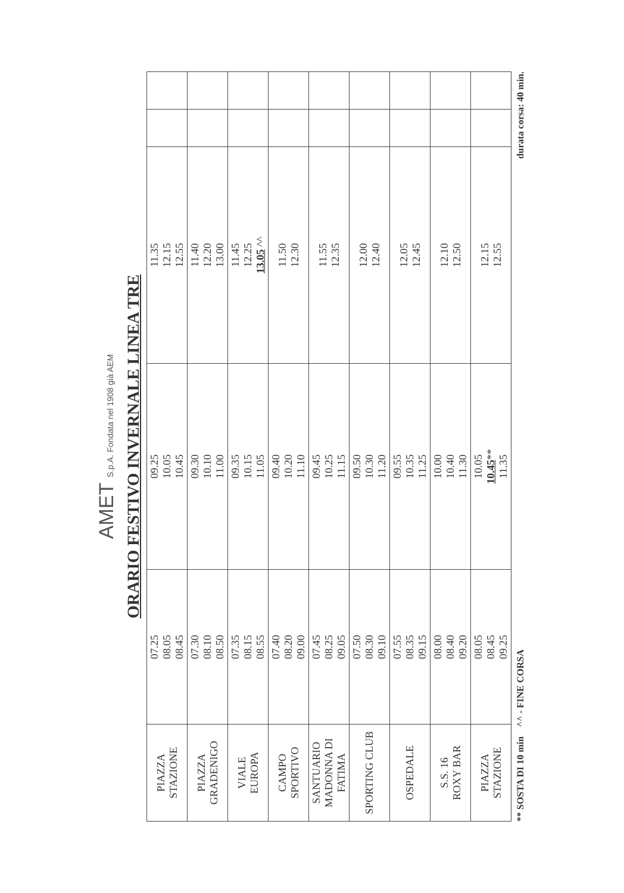AMET S.p.A. Fondata nel 1908 già AEM
ORARIO FESTIVO INVERNALE LINEA TRE
| PIAZZA STAZIONE | 07.25 08.05 08.45 | 09.25 10.05 10.45 | 11.35 12.15 12.55 | | |
| PIAZZA GRADENIGO | 07.30 08.10 08.50 | 09.30 10.10 11.00 | 11.40 12.20 13.00 | | |
| VIALE EUROPA | 07.35 08.15 08.55 | 09.35 10.15 11.05 | 11.45 12.25 13.05 ^^ | | |
| CAMPO SPORTIVO | 07.40 08.20 09.00 | 09.40 10.20 11.10 | 11.50 12.30 | | |
| SANTUARIO MADONNA DI FATIMA | 07.45 08.25 09.05 | 09.45 10.25 11.15 | 11.55 12.35 | | |
| SPORTING CLUB | 07.50 08.30 09.10 | 09.50 10.30 11.20 | 12.00 12.40 | | |
| OSPEDALE | 07.55 08.35 09.15 | 09.55 10.35 11.25 | 12.05 12.45 | | |
| S.S. 16 ROXY BAR | 08.00 08.40 09.20 | 10.00 10.40 11.30 | 12.10 12.50 | | |
| PIAZZA STAZIONE | 08.05 08.45 09.25 | 10.05 10.45 ** 11.35 | 12.15 12.55 | | |
** SOSTA DI 10 min ^^ - FINE CORSA durata corsa: 40 min.